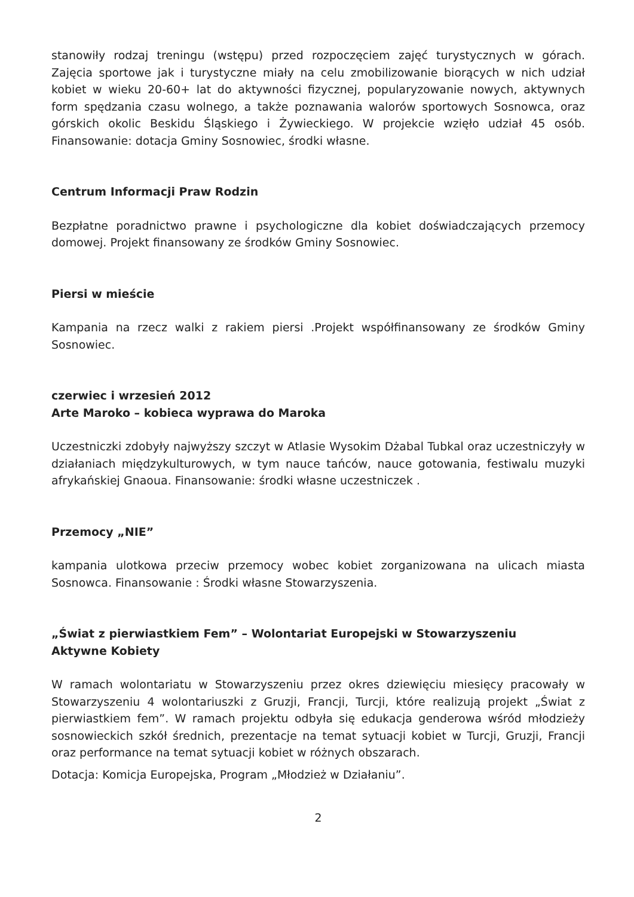stanowiły rodzaj treningu (wstępu) przed rozpoczęciem zajęć turystycznych w górach. Zajęcia sportowe jak i turystyczne miały na celu zmobilizowanie biorących w nich udział kobiet w wieku 20-60+ lat do aktywności fizycznej, popularyzowanie nowych, aktywnych form spędzania czasu wolnego, a także poznawania walorów sportowych Sosnowca, oraz górskich okolic Beskidu Śląskiego i Żywieckiego. W projekcie wzięło udział 45 osób. Finansowanie: dotacja Gminy Sosnowiec, środki własne.
Centrum Informacji Praw Rodzin
Bezpłatne poradnictwo prawne i psychologiczne dla kobiet doświadczających przemocy domowej. Projekt finansowany ze środków Gminy Sosnowiec.
Piersi w mieście
Kampania na rzecz walki z rakiem piersi .Projekt współfinansowany ze środków Gminy Sosnowiec.
czerwiec i wrzesień 2012
Arte Maroko – kobieca wyprawa do Maroka
Uczestniczki zdobyły najwyższy szczyt w Atlasie Wysokim Dżabal Tubkal oraz uczestniczyły w działaniach międzykulturowych, w tym nauce tańców, nauce gotowania, festiwalu muzyki afrykańskiej Gnaoua. Finansowanie: środki własne uczestniczek .
Przemocy „NIE”
kampania ulotkowa przeciw przemocy wobec kobiet zorganizowana na ulicach miasta Sosnowca. Finansowanie : Środki własne Stowarzyszenia.
„Świat z pierwiastkiem Fem” – Wolontariat Europejski w Stowarzyszeniu
Aktywne Kobiety
W ramach wolontariatu w Stowarzyszeniu przez okres dziewięciu miesięcy pracowały w Stowarzyszeniu 4 wolontariuszki z Gruzji, Francji, Turcji, które realizują projekt „Świat z pierwiastkiem fem”. W ramach projektu odbyła się edukacja genderowa wśród młodzieży sosnowieckich szkół średnich, prezentacje na temat sytuacji kobiet w Turcji, Gruzji, Francji oraz performance na temat sytuacji kobiet w różnych obszarach.
Dotacja: Komicja Europejska, Program „Młodzież w Działaniu”.
2